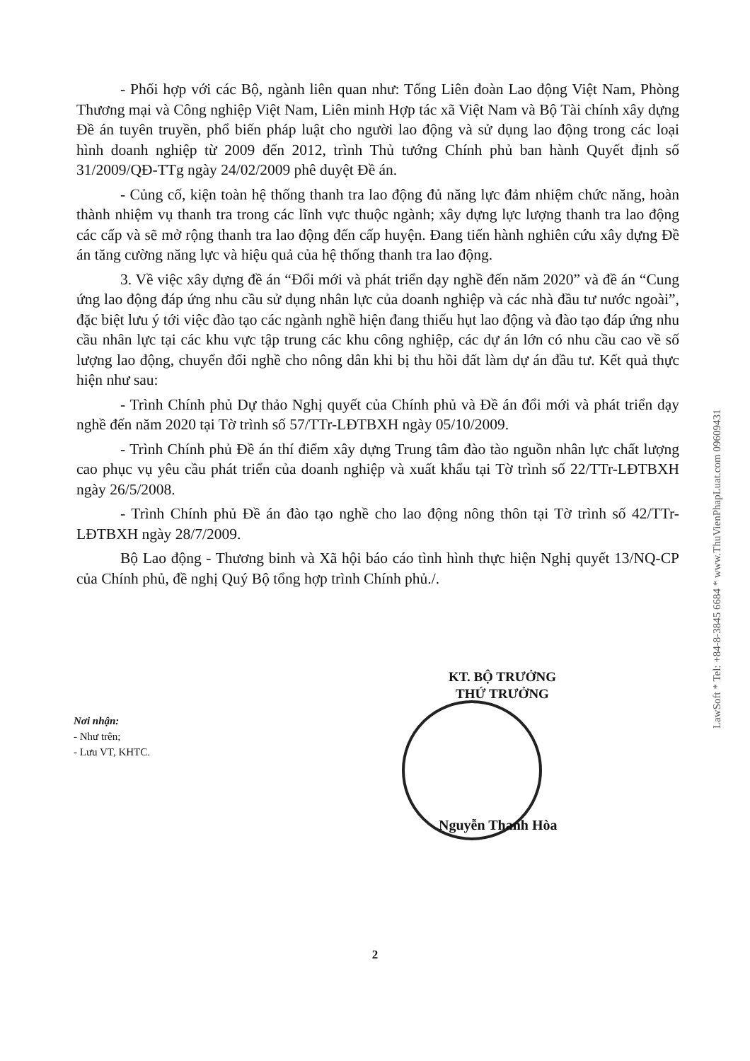- Phối hợp với các Bộ, ngành liên quan như: Tổng Liên đoàn Lao động Việt Nam, Phòng Thương mại và Công nghiệp Việt Nam, Liên minh Hợp tác xã Việt Nam và Bộ Tài chính xây dựng Đề án tuyên truyền, phổ biến pháp luật cho người lao động và sử dụng lao động trong các loại hình doanh nghiệp từ 2009 đến 2012, trình Thủ tướng Chính phủ ban hành Quyết định số 31/2009/QĐ-TTg ngày 24/02/2009 phê duyệt Đề án.
- Củng cố, kiện toàn hệ thống thanh tra lao động đủ năng lực đảm nhiệm chức năng, hoàn thành nhiệm vụ thanh tra trong các lĩnh vực thuộc ngành; xây dựng lực lượng thanh tra lao động các cấp và sẽ mở rộng thanh tra lao động đến cấp huyện. Đang tiến hành nghiên cứu xây dựng Đề án tăng cường năng lực và hiệu quả của hệ thống thanh tra lao động.
3. Về việc xây dựng đề án “Đổi mới và phát triển dạy nghề đến năm 2020” và đề án “Cung ứng lao động đáp ứng nhu cầu sử dụng nhân lực của doanh nghiệp và các nhà đầu tư nước ngoài”, đặc biệt lưu ý tới việc đào tạo các ngành nghề hiện đang thiếu hụt lao động và đào tạo đáp ứng nhu cầu nhân lực tại các khu vực tập trung các khu công nghiệp, các dự án lớn có nhu cầu cao về số lượng lao động, chuyển đổi nghề cho nông dân khi bị thu hồi đất làm dự án đầu tư. Kết quả thực hiện như sau:
- Trình Chính phủ Dự thảo Nghị quyết của Chính phủ và Đề án đổi mới và phát triển dạy nghề đến năm 2020 tại Tờ trình số 57/TTr-LĐTBXH ngày 05/10/2009.
- Trình Chính phủ Đề án thí điểm xây dựng Trung tâm đào tào nguồn nhân lực chất lượng cao phục vụ yêu cầu phát triển của doanh nghiệp và xuất khẩu tại Tờ trình số 22/TTr-LĐTBXH ngày 26/5/2008.
- Trình Chính phủ Đề án đào tạo nghề cho lao động nông thôn tại Tờ trình số 42/TTr-LĐTBXH ngày 28/7/2009.
Bộ Lao động - Thương binh và Xã hội báo cáo tình hình thực hiện Nghị quyết 13/NQ-CP của Chính phủ, đề nghị Quý Bộ tổng hợp trình Chính phủ./.
KT. BỘ TRƯỞNG
THỨ TRƯỞNG
Nơi nhận:
- Như trên;
- Lưu VT, KHTC.
Nguyễn Thanh Hòa
2
LawSoft * Tel: +84-8-3845 6684 * www.ThuVienPhapLuat.com 09609431